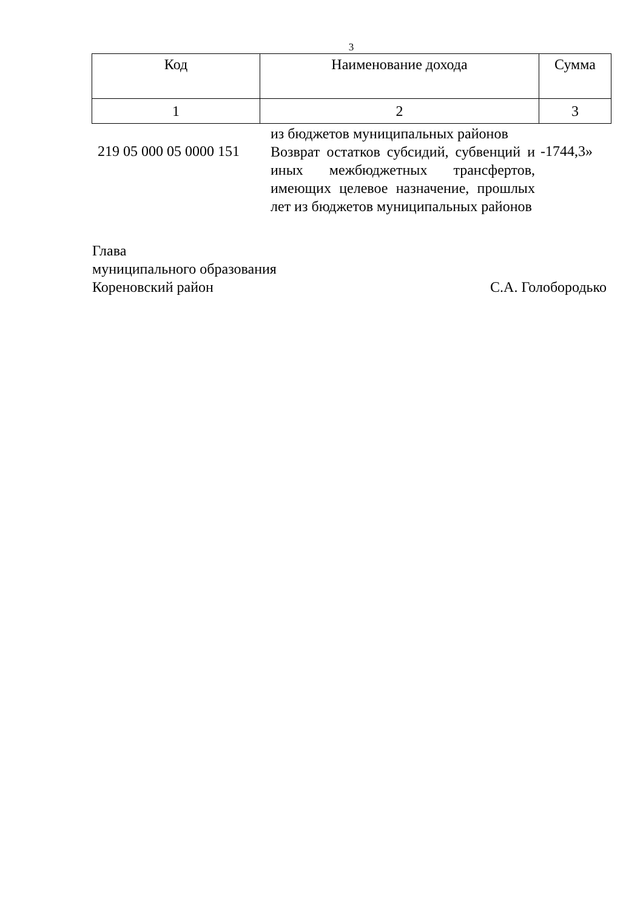3
| Код | Наименование дохода | Сумма |
| 1 | 2 | 3 |
| 219 05 000 05 0000 151 | из бюджетов муниципальных районов Возврат остатков субсидий, субвенций и иных межбюджетных трансфертов, имеющих целевое назначение, прошлых лет из бюджетов муниципальных районов | -1744,3» |
Глава
муниципального образования
Кореновский район С.А. Голобородько